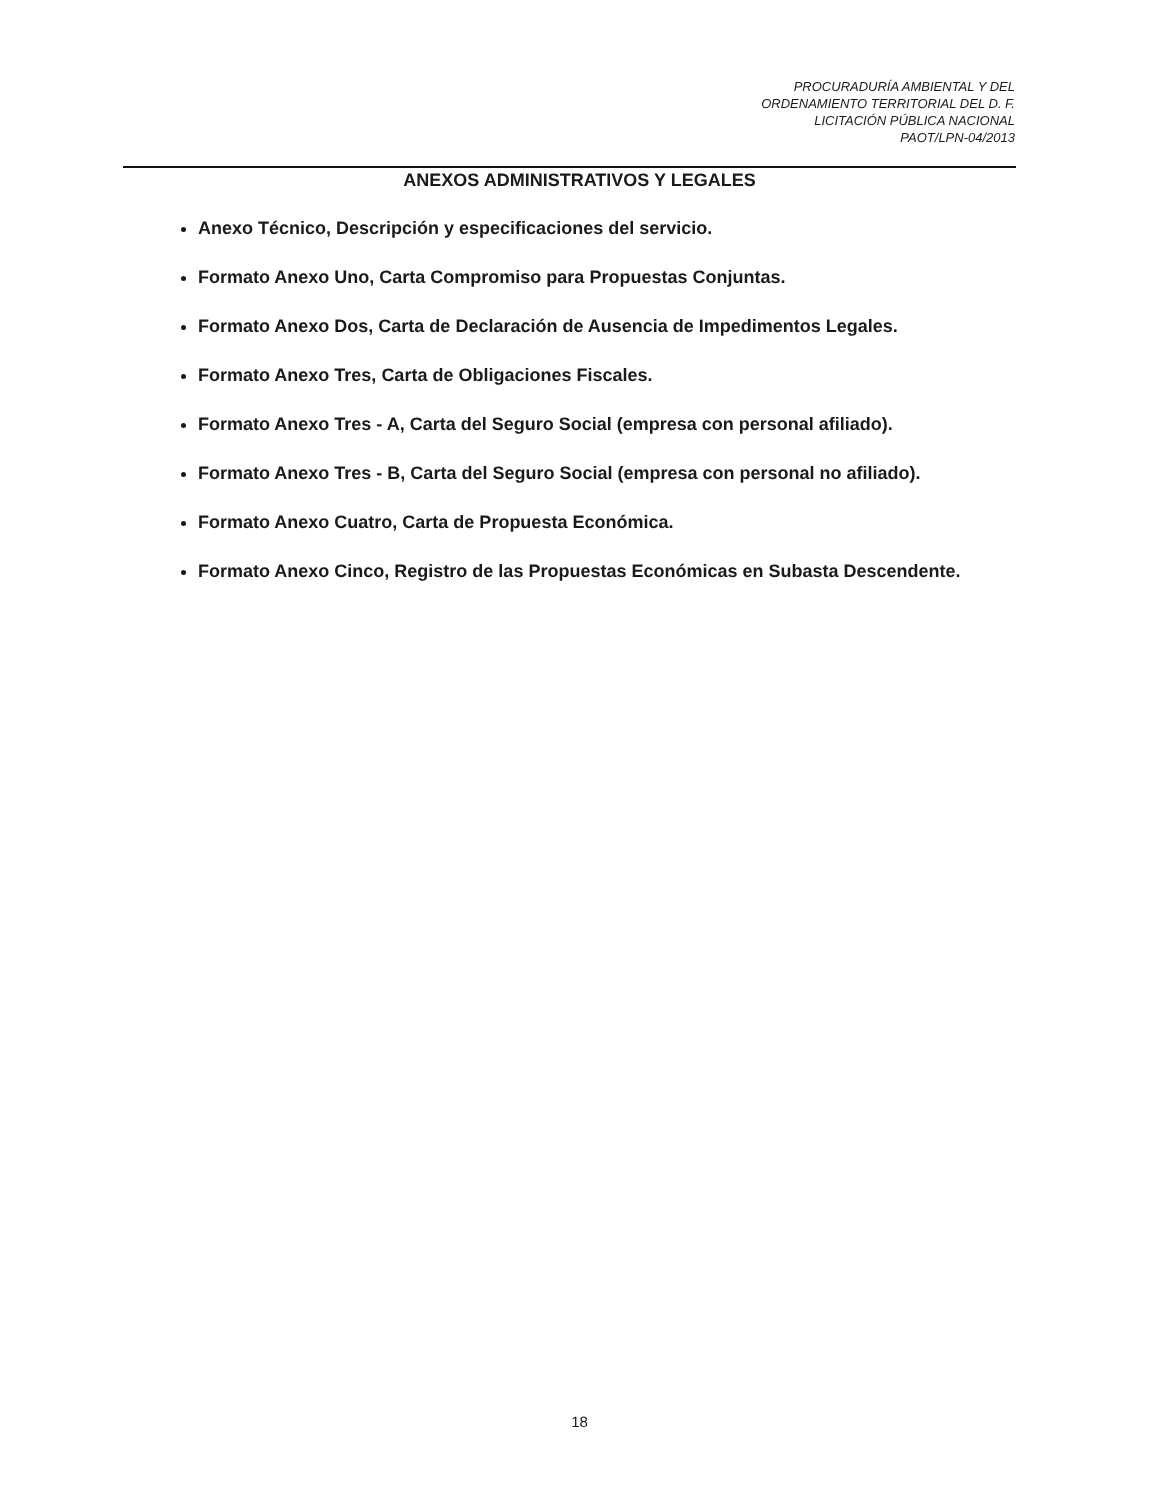PROCURADURÍA AMBIENTAL Y DEL
ORDENAMIENTO TERRITORIAL DEL D. F.
LICITACIÓN PÚBLICA NACIONAL
PAOT/LPN-04/2013
ANEXOS ADMINISTRATIVOS Y LEGALES
Anexo Técnico, Descripción y especificaciones del servicio.
Formato Anexo Uno, Carta Compromiso para Propuestas Conjuntas.
Formato Anexo Dos, Carta de Declaración de Ausencia de Impedimentos Legales.
Formato Anexo Tres, Carta de Obligaciones Fiscales.
Formato Anexo Tres - A, Carta del Seguro Social (empresa con personal afiliado).
Formato Anexo Tres - B, Carta del Seguro Social (empresa con personal no afiliado).
Formato Anexo Cuatro, Carta de Propuesta Económica.
Formato Anexo Cinco, Registro de las Propuestas Económicas en Subasta Descendente.
18